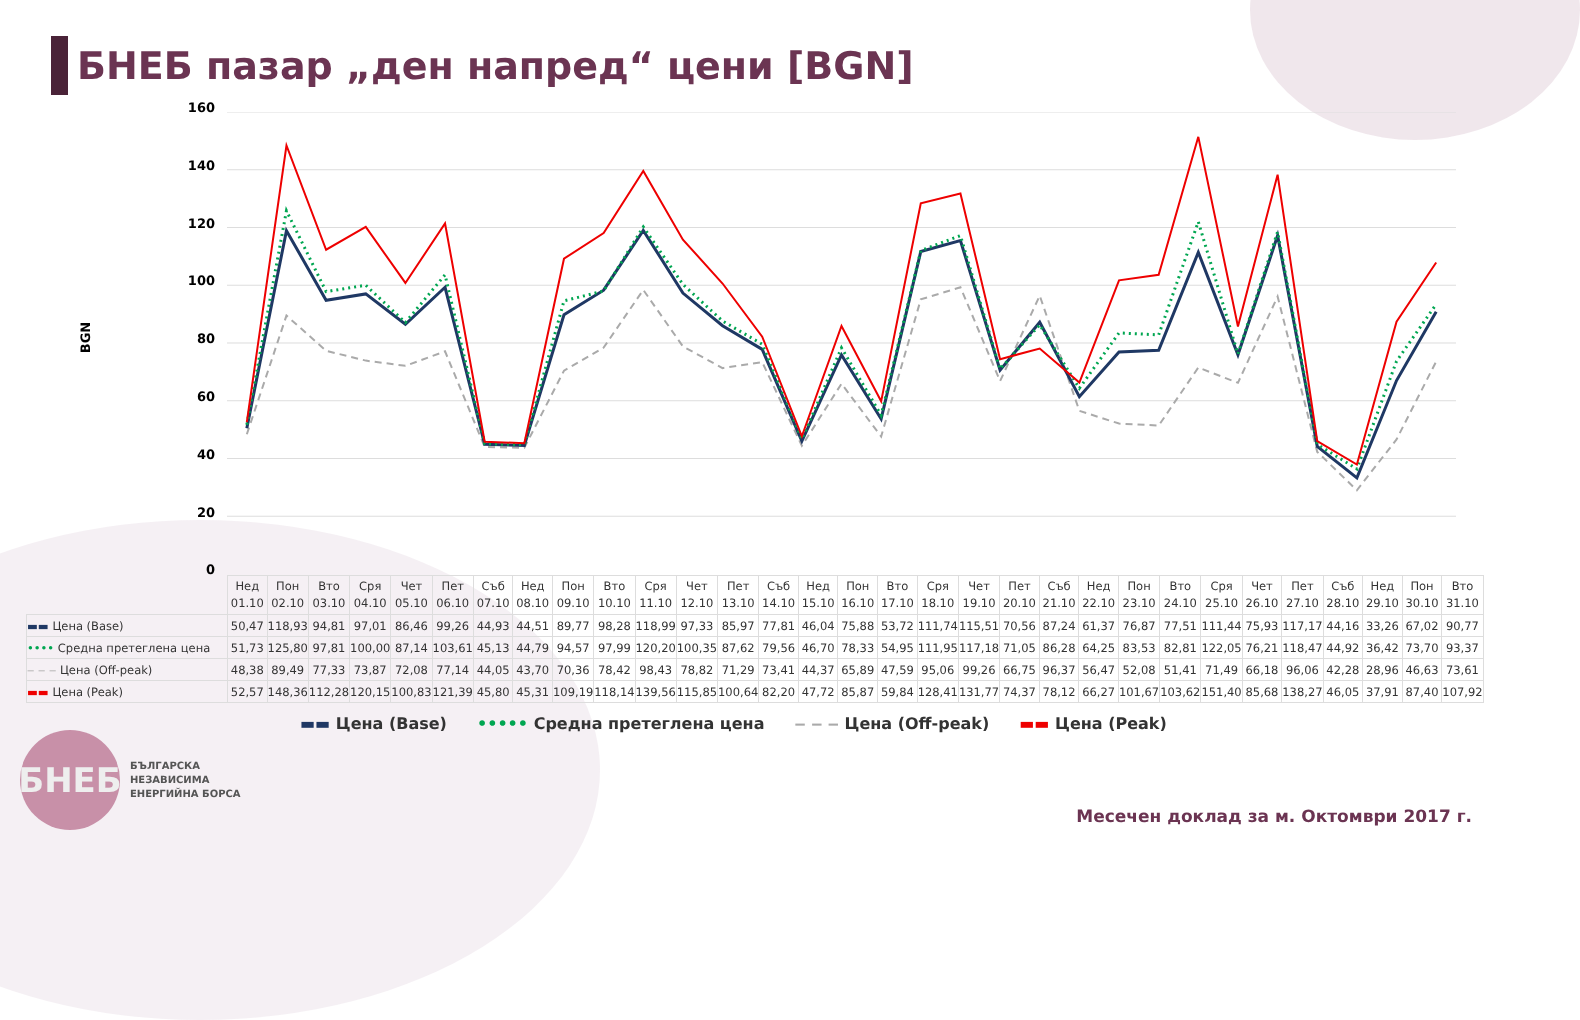БНЕБ пазар „ден напред“ цени [BGN]
BGN
160
140
120
100
80
60
40
20
0
| | Нед 01.10 | Пон 02.10 | Вто 03.10 | Сря 04.10 | Чет 05.10 | Пет 06.10 | Съб 07.10 | Нед 08.10 | Пон 09.10 | Вто 10.10 | Сря 11.10 | Чет 12.10 | Пет 13.10 | Съб 14.10 | Нед 15.10 | Пон 16.10 | Вто 17.10 | Сря 18.10 | Чет 19.10 | Пет 20.10 | Съб 21.10 | Нед 22.10 | Пон 23.10 | Вто 24.10 | Сря 25.10 | Чет 26.10 | Пет 27.10 | Съб 28.10 | Нед 29.10 | Пон 30.10 | Вто 31.10 |
| --- | --- | --- | --- | --- | --- | --- | --- | --- | --- | --- | --- | --- | --- | --- | --- | --- | --- | --- | --- | --- | --- | --- | --- | --- | --- | --- | --- | --- | --- | --- | --- |
| ▬▬ Цена (Base) | 50,47 | 118,93 | 94,81 | 97,01 | 86,46 | 99,26 | 44,93 | 44,51 | 89,77 | 98,28 | 118,99 | 97,33 | 85,97 | 77,81 | 46,04 | 75,88 | 53,72 | 111,74 | 115,51 | 70,56 | 87,24 | 61,37 | 76,87 | 77,51 | 111,44 | 75,93 | 117,17 | 44,16 | 33,26 | 67,02 | 90,77 |
| •••• Средна претеглена цена | 51,73 | 125,80 | 97,81 | 100,00 | 87,14 | 103,61 | 45,13 | 44,79 | 94,57 | 97,99 | 120,20 | 100,35 | 87,62 | 79,56 | 46,70 | 78,33 | 54,95 | 111,95 | 117,18 | 71,05 | 86,28 | 64,25 | 83,53 | 82,81 | 122,05 | 76,21 | 118,47 | 44,92 | 36,42 | 73,70 | 93,37 |
| ‒ ‒ ‒ Цена (Off-peak) | 48,38 | 89,49 | 77,33 | 73,87 | 72,08 | 77,14 | 44,05 | 43,70 | 70,36 | 78,42 | 98,43 | 78,82 | 71,29 | 73,41 | 44,37 | 65,89 | 47,59 | 95,06 | 99,26 | 66,75 | 96,37 | 56,47 | 52,08 | 51,41 | 71,49 | 66,18 | 96,06 | 42,28 | 28,96 | 46,63 | 73,61 |
| ▬▬ Цена (Peak) | 52,57 | 148,36 | 112,28 | 120,15 | 100,83 | 121,39 | 45,80 | 45,31 | 109,19 | 118,14 | 139,56 | 115,85 | 100,64 | 82,20 | 47,72 | 85,87 | 59,84 | 128,41 | 131,77 | 74,37 | 78,12 | 66,27 | 101,67 | 103,62 | 151,40 | 85,68 | 138,27 | 46,05 | 37,91 | 87,40 | 107,92 |
▬▬ Цена (Base) ••••• Средна претеглена цена ‒ ‒ ‒ Цена (Off-peak) ▬▬ Цена (Peak)
БНЕБ
БЪЛГАРСКА
НЕЗАВИСИМА
ЕНЕРГИЙНА БОРСА
Месечен доклад за м. Октомври 2017 г.